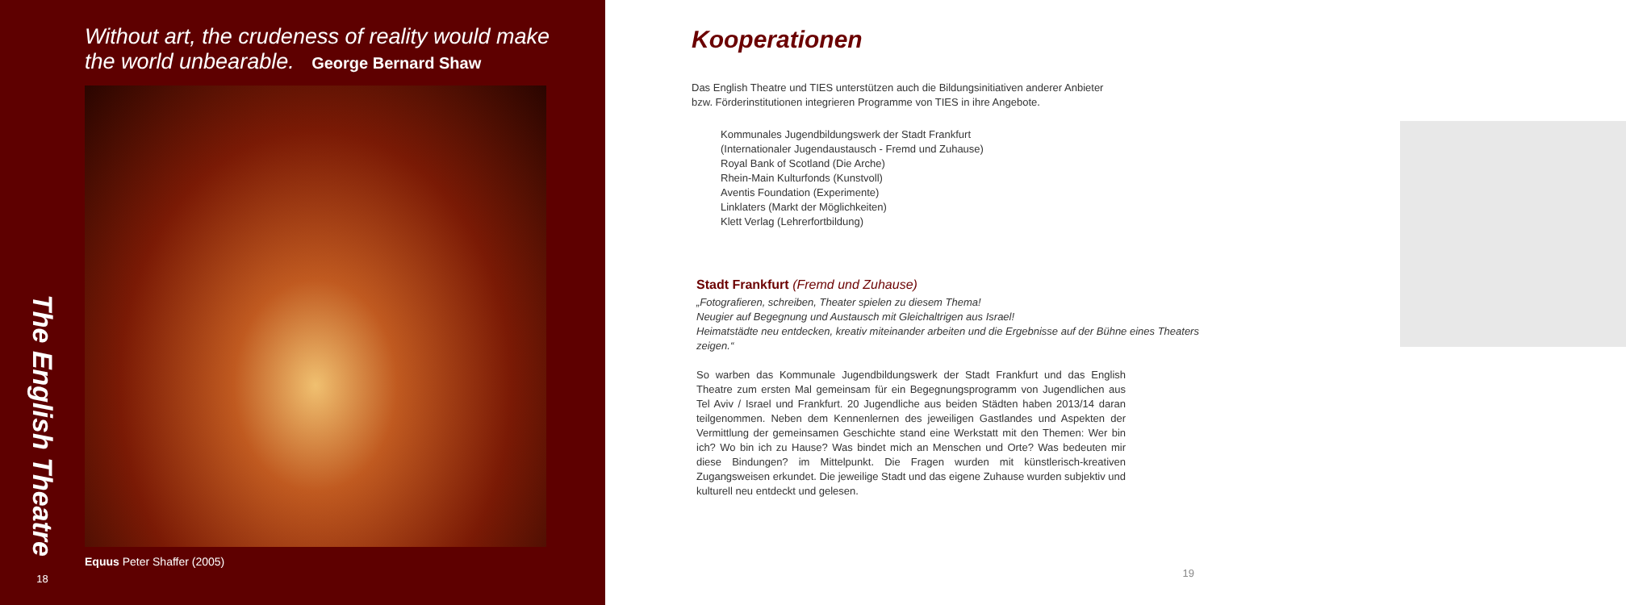The English Theatre
18
Without art, the crudeness of reality would make
the world unbearable. George Bernard Shaw
Equus Peter Shaffer (2005)
Kooperationen
Das English Theatre und TIES unterstützen auch die Bildungsinitiativen anderer Anbieter
bzw. Förderinstitutionen integrieren Programme von TIES in ihre Angebote.
Kommunales Jugendbildungswerk der Stadt Frankfurt
(Internationaler Jugendaustausch - Fremd und Zuhause)
Royal Bank of Scotland (Die Arche)
Rhein-Main Kulturfonds (Kunstvoll)
Aventis Foundation (Experimente)
Linklaters (Markt der Möglichkeiten)
Klett Verlag (Lehrerfortbildung)
Stadt Frankfurt (Fremd und Zuhause)
„Fotografieren, schreiben, Theater spielen zu diesem Thema!
Neugier auf Begegnung und Austausch mit Gleichaltrigen aus Israel!
Heimatstädte neu entdecken, kreativ miteinander arbeiten und die Ergebnisse auf der Bühne eines Theaters zeigen.“
So warben das Kommunale Jugendbildungswerk der Stadt Frankfurt und das English Theatre zum ersten Mal gemeinsam für ein Begegnungsprogramm von Jugendlichen aus Tel Aviv / Israel und Frankfurt. 20 Jugendliche aus beiden Städten haben 2013/14 daran teilgenommen. Neben dem Kennenlernen des jeweiligen Gastlandes und Aspekten der Vermittlung der gemeinsamen Geschichte stand eine Werkstatt mit den Themen: Wer bin ich? Wo bin ich zu Hause? Was bindet mich an Menschen und Orte? Was bedeuten mir diese Bindungen? im Mittelpunkt. Die Fragen wurden mit künstlerisch-kreativen Zugangsweisen erkundet. Die jeweilige Stadt und das eigene Zuhause wurden subjektiv und kulturell neu entdeckt und gelesen.
19